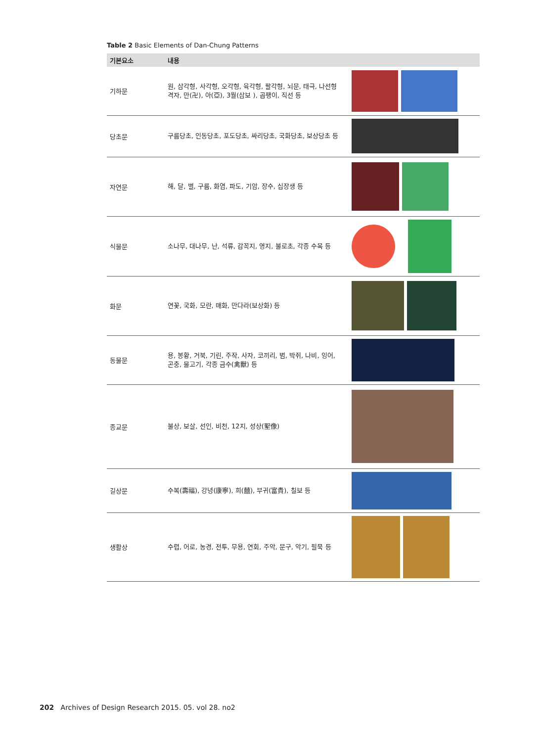Table 2 Basic Elements of Dan-Chung Patterns
| 기본요소 | 내용 | |
| --- | --- | --- |
| 기하문 | 원, 삼각형, 사각형, 오각형, 육각형, 팔각형, 뇌문, 태극, 나선형 격자, 만(卍), 아(亞), 3월(삼보 ), 곱팽이, 직선 등 | |
| 당초문 | 구름당초, 인동당초, 포도당초, 싸리당초, 국화당초, 보상당초 등 | |
| 자연문 | 해, 달, 별, 구름, 화염, 파도, 기암, 장수, 십장생 등 | |
| 식물문 | 소나무, 대나무, 난, 석류, 감꼭지, 영지, 불로초, 각종 수목 등 | |
| 화문 | 연꽃, 국화, 모란, 매화, 만다라(보상화) 등 | |
| 동물문 | 용, 봉황, 거북, 기린, 주작, 사자, 코끼리, 범, 박쥐, 나비, 잉어, 곤충, 물고기, 각종 금수(禽獸) 등 | |
| 종교문 | 불상, 보살, 선인, 비천, 12지, 성상(聖像) | |
| 길상문 | 수복(壽福), 강녕(康寧), 희(囍), 부귀(富貴), 칠보 등 | |
| 생활상 | 수렵, 어로, 농경, 전투, 무용, 연회, 주악, 문구, 악기, 필묵 등 | |
202 Archives of Design Research 2015. 05. vol 28. no2